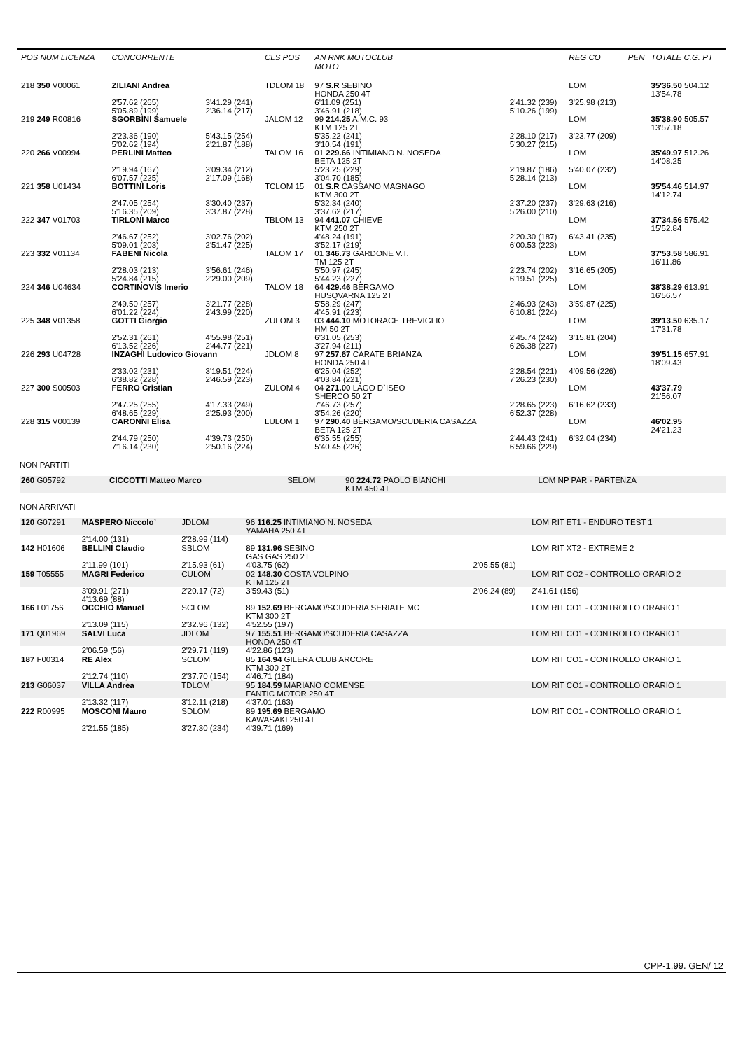| POS NUM LICENZA | CONCORRENTE | | CLS POS | AN RNK MOTOCLUB | | REG CO | PEN | TOTALE C.G. PT |
| --- | --- | --- | --- | --- | --- | --- | --- | --- |
| | | | | MOTO | | | | |
| 218 350 V00061 | ZILIANI Andrea | | TDLOM 18 | 97 S.R SEBINO HONDA 250 4T | | LOM | | 35'36.50 504.12 13'54.78 |
| | 2'57.62 (265) 5'05.89 (199) | 3'41.29 (241) 2'36.14 (217) | | 6'11.09 (251) 3'46.91 (218) | 2'41.32 (239) 5'10.26 (199) | 3'25.98 (213) | | |
| 219 249 R00816 | SGORBINI Samuele | | JALOM 12 | 99 214.25 A.M.C. 93 KTM 125 2T | | LOM | | 35'38.90 505.57 13'57.18 |
| | 2'23.36 (190) 5'02.62 (194) | 5'43.15 (254) 2'21.87 (188) | | 5'35.22 (241) 3'10.54 (191) | 2'28.10 (217) 5'30.27 (215) | 3'23.77 (209) | | |
| 220 266 V00994 | PERLINI Matteo | | TALOM 16 | 01 229.66 INTIMIANO N. NOSEDA BETA 125 2T | | LOM | | 35'49.97 512.26 14'08.25 |
| | 2'19.94 (167) 6'07.57 (225) | 3'09.34 (212) 2'17.09 (168) | | 5'23.25 (229) 3'04.70 (185) | 2'19.87 (186) 5'28.14 (213) | 5'40.07 (232) | | |
| 221 358 U01434 | BOTTINI Loris | | TCLOM 15 | 01 S.R CASSANO MAGNAGO KTM 300 2T | | LOM | | 35'54.46 514.97 14'12.74 |
| | 2'47.05 (254) 5'16.35 (209) | 3'30.40 (237) 3'37.87 (228) | | 5'32.34 (240) 3'37.62 (217) | 2'37.20 (237) 5'26.00 (210) | 3'29.63 (216) | | |
| 222 347 V01703 | TIRLONI Marco | | TBLOM 13 | 94 441.07 CHIEVE KTM 250 2T | | LOM | | 37'34.56 575.42 15'52.84 |
| | 2'46.67 (252) 5'09.01 (203) | 3'02.76 (202) 2'51.47 (225) | | 4'48.24 (191) 3'52.17 (219) | 2'20.30 (187) 6'00.53 (223) | 6'43.41 (235) | | |
| 223 332 V01134 | FABENI Nicola | | TALOM 17 | 01 346.73 GARDONE V.T. TM 125 2T | | LOM | | 37'53.58 586.91 16'11.86 |
| | 2'28.03 (213) 5'24.84 (215) | 3'56.61 (246) 2'29.00 (209) | | 5'50.97 (245) 5'44.23 (227) | 2'23.74 (202) 6'19.51 (225) | 3'16.65 (205) | | |
| 224 346 U04634 | CORTINOVIS Imerio | | TALOM 18 | 64 429.46 BERGAMO HUSQVARNA 125 2T | | LOM | | 38'38.29 613.91 16'56.57 |
| | 2'49.50 (257) 6'01.22 (224) | 3'21.77 (228) 2'43.99 (220) | | 5'58.29 (247) 4'45.91 (223) | 2'46.93 (243) 6'10.81 (224) | 3'59.87 (225) | | |
| 225 348 V01358 | GOTTI Giorgio | | ZULOM 3 | 03 444.10 MOTORACE TREVIGLIO HM 50 2T | | LOM | | 39'13.50 635.17 17'31.78 |
| | 2'52.31 (261) 6'13.52 (226) | 4'55.98 (251) 2'44.77 (221) | | 6'31.05 (253) 3'27.94 (211) | 2'45.74 (242) 6'26.38 (227) | 3'15.81 (204) | | |
| 226 293 U04728 | INZAGHI Ludovico Giovann | | JDLOM 8 | 97 257.67 CARATE BRIANZA HONDA 250 4T | | LOM | | 39'51.15 657.91 18'09.43 |
| | 2'33.02 (231) 6'38.82 (228) | 3'19.51 (224) 2'46.59 (223) | | 6'25.04 (252) 4'03.84 (221) | 2'28.54 (221) 7'26.23 (230) | 4'09.56 (226) | | |
| 227 300 S00503 | FERRO Cristian | | ZULOM 4 | 04 271.00 LAGO D`ISEO SHERCO 50 2T | | LOM | | 43'37.79 21'56.07 |
| | 2'47.25 (255) 6'48.65 (229) | 4'17.33 (249) 2'25.93 (200) | | 7'46.73 (257) 3'54.26 (220) | 2'28.65 (223) 6'52.37 (228) | 6'16.62 (233) | | |
| 228 315 V00139 | CARONNI Elisa | | LULOM 1 | 97 290.40 BERGAMO/SCUDERIA CASAZZA BETA 125 2T | | LOM | | 46'02.95 24'21.23 |
| | 2'44.79 (250) 7'16.14 (230) | 4'39.73 (250) 2'50.16 (224) | | 6'35.55 (255) 5'40.45 (226) | 2'44.43 (241) 6'59.66 (229) | 6'32.04 (234) | | |
NON PARTITI
| 260 G05792 | CICCOTTI Matteo Marco | SELOM | 90 224.72 PAOLO BIANCHI KTM 450 4T | LOM NP PAR - PARTENZA |
NON ARRIVATI
| 120 G07291 | MASPERO Niccolo` | JDLOM | 96 116.25 INTIMIANO N. NOSEDA YAMAHA 250 4T | | LOM RIT ET1 - ENDURO TEST 1 |
| | 2'14.00 (131) | 2'28.99 (114) | | | |
| 142 H01606 | BELLINI Claudio | SBLOM | 89 131.96 SEBINO GAS GAS 250 2T | | LOM RIT XT2 - EXTREME 2 |
| | 2'11.99 (101) | 2'15.93 (61) | 4'03.75 (62) | 2'05.55 (81) | |
| 159 T05555 | MAGRI Federico | CULOM | 02 148.30 COSTA VOLPINO KTM 125 2T | | LOM RIT CO2 - CONTROLLO ORARIO 2 |
| | 3'09.91 (271) 4'13.69 (88) | 2'20.17 (72) | 3'59.43 (51) | 2'06.24 (89) | 2'41.61 (156) |
| 166 L01756 | OCCHIO Manuel | SCLOM | 89 152.69 BERGAMO/SCUDERIA SERIATE MC KTM 300 2T | | LOM RIT CO1 - CONTROLLO ORARIO 1 |
| | 2'13.09 (115) | 2'32.96 (132) | 4'52.55 (197) | | |
| 171 Q01969 | SALVI Luca | JDLOM | 97 155.51 BERGAMO/SCUDERIA CASAZZA HONDA 250 4T | | LOM RIT CO1 - CONTROLLO ORARIO 1 |
| | 2'06.59 (56) | 2'29.71 (119) | 4'22.86 (123) | | |
| 187 F00314 | RE Alex | SCLOM | 85 164.94 GILERA CLUB ARCORE KTM 300 2T | | LOM RIT CO1 - CONTROLLO ORARIO 1 |
| | 2'12.74 (110) | 2'37.70 (154) | 4'46.71 (184) | | |
| 213 G06037 | VILLA Andrea | TDLOM | 95 184.59 MARIANO COMENSE FANTIC MOTOR 250 4T | | LOM RIT CO1 - CONTROLLO ORARIO 1 |
| | 2'13.32 (117) | 3'12.11 (218) | 4'37.01 (163) | | |
| 222 R00995 | MOSCONI Mauro | SDLOM | 89 195.69 BERGAMO KAWASAKI 250 4T | | LOM RIT CO1 - CONTROLLO ORARIO 1 |
| | 2'21.55 (185) | 3'27.30 (234) | 4'39.71 (169) | | |
CPP-1.99. GEN/ 12